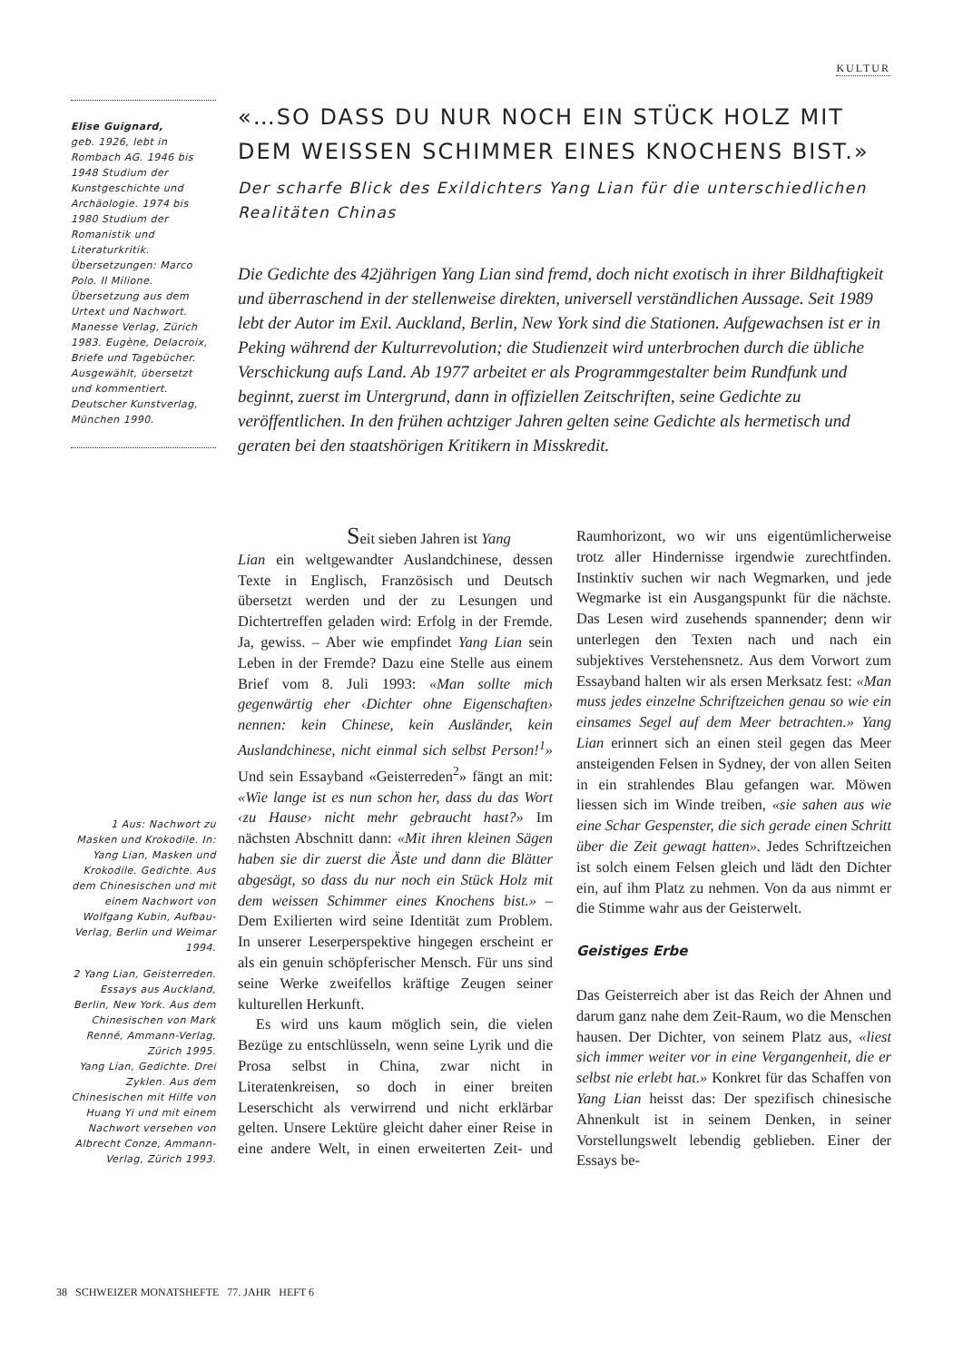KULTUR
Elise Guignard,
geb. 1926, lebt in Rombach AG. 1946 bis 1948 Studium der Kunstgeschichte und Archäologie. 1974 bis 1980 Studium der Romanistik und Literaturkritik. Übersetzungen: Marco Polo. Il Milione. Übersetzung aus dem Urtext und Nachwort. Manesse Verlag, Zürich 1983. Eugène, Delacroix, Briefe und Tagebücher. Ausgewählt, übersetzt und kommentiert. Deutscher Kunstverlag, München 1990.
«…SO DASS DU NUR NOCH EIN STÜCK HOLZ MIT DEM WEISSEN SCHIMMER EINES KNOCHENS BIST.»
Der scharfe Blick des Exildichters Yang Lian für die unterschiedlichen Realitäten Chinas
Die Gedichte des 42jährigen Yang Lian sind fremd, doch nicht exotisch in ihrer Bildhaftigkeit und überraschend in der stellenweise direkten, universell verständlichen Aussage. Seit 1989 lebt der Autor im Exil. Auckland, Berlin, New York sind die Stationen. Aufgewachsen ist er in Peking während der Kulturrevolution; die Studienzeit wird unterbrochen durch die übliche Verschickung aufs Land. Ab 1977 arbeitet er als Programmgestalter beim Rundfunk und beginnt, zuerst im Untergrund, dann in offiziellen Zeitschriften, seine Gedichte zu veröffentlichen. In den frühen achtziger Jahren gelten seine Gedichte als hermetisch und geraten bei den staatshörigen Kritikern in Misskredit.
1 Aus: Nachwort zu Masken und Krokodile. In: Yang Lian, Masken und Krokodile. Gedichte. Aus dem Chinesischen und mit einem Nachwort von Wolfgang Kubin, Aufbau-Verlag, Berlin und Weimar 1994.
2 Yang Lian, Geisterreden. Essays aus Auckland, Berlin, New York. Aus dem Chinesischen von Mark Renné, Ammann-Verlag, Zürich 1995.
Yang Lian, Gedichte. Drei Zyklen. Aus dem Chinesischen mit Hilfe von Huang Yi und mit einem Nachwort versehen von Albrecht Conze, Ammann-Verlag, Zürich 1993.
Seit sieben Jahren ist Yang
Lian ein weltgewandter Auslandchinese, dessen Texte in Englisch, Französisch und Deutsch übersetzt werden und der zu Lesungen und Dichtertreffen geladen wird: Erfolg in der Fremde. Ja, gewiss. – Aber wie empfindet Yang Lian sein Leben in der Fremde? Dazu eine Stelle aus einem Brief vom 8. Juli 1993: «Man sollte mich gegenwärtig eher ‹Dichter ohne Eigenschaften› nennen: kein Chinese, kein Ausländer, kein Auslandchinese, nicht einmal sich selbst Person!<sup>1</sup>» Und sein Essayband «Geisterreden<sup>2</sup>» fängt an mit: «Wie lange ist es nun schon her, dass du das Wort ‹zu Hause› nicht mehr gebraucht hast?» Im nächsten Abschnitt dann: «Mit ihren kleinen Sägen haben sie dir zuerst die Äste und dann die Blätter abgesägt, so dass du nur noch ein Stück Holz mit dem weissen Schimmer eines Knochens bist.» – Dem Exilierten wird seine Identität zum Problem. In unserer Leserperspektive hingegen erscheint er als ein genuin schöpferischer Mensch. Für uns sind seine Werke zweifellos kräftige Zeugen seiner kulturellen Herkunft.
Es wird uns kaum möglich sein, die vielen Bezüge zu entschlüsseln, wenn seine Lyrik und die Prosa selbst in China, zwar nicht in Literatenkreisen, so doch in einer breiten Leserschicht als verwirrend und nicht erklärbar gelten. Unsere Lektüre gleicht daher einer Reise in eine andere Welt, in einen erweiterten Zeit- und Raumhorizont, wo wir uns eigentümlicherweise trotz aller Hindernisse irgendwie zurechtfinden. Instinktiv suchen wir nach Wegmarken, und jede Wegmarke ist ein Ausgangspunkt für die nächste. Das Lesen wird zusehends spannender; denn wir unterlegen den Texten nach und nach ein subjektives Verstehensnetz. Aus dem Vorwort zum Essayband halten wir als ersen Merksatz fest: «Man muss jedes einzelne Schriftzeichen genau so wie ein einsames Segel auf dem Meer betrachten.» Yang Lian erinnert sich an einen steil gegen das Meer ansteigenden Felsen in Sydney, der von allen Seiten in ein strahlendes Blau gefangen war. Möwen liessen sich im Winde treiben, «sie sahen aus wie eine Schar Gespenster, die sich gerade einen Schritt über die Zeit gewagt hatten». Jedes Schriftzeichen ist solch einem Felsen gleich und lädt den Dichter ein, auf ihm Platz zu nehmen. Von da aus nimmt er die Stimme wahr aus der Geisterwelt.
Geistiges Erbe
Das Geisterreich aber ist das Reich der Ahnen und darum ganz nahe dem Zeit-Raum, wo die Menschen hausen. Der Dichter, von seinem Platz aus, «liest sich immer weiter vor in eine Vergangenheit, die er selbst nie erlebt hat.» Konkret für das Schaffen von Yang Lian heisst das: Der spezifisch chinesische Ahnenkult ist in seinem Denken, in seiner Vorstellungswelt lebendig geblieben. Einer der Essays be-
38 SCHWEIZER MONATSHEFTE 77. JAHR HEFT 6